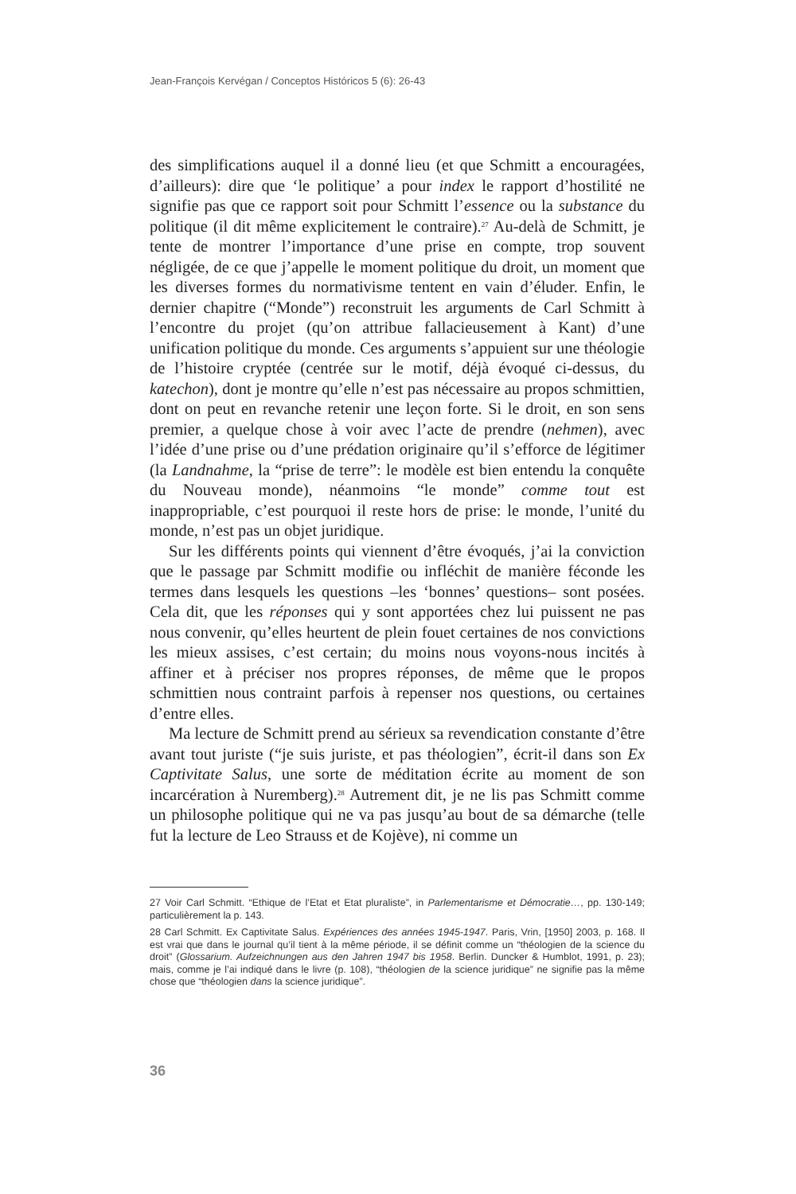Jean-François Kervégan / Conceptos Históricos 5 (6): 26-43
des simplifications auquel il a donné lieu (et que Schmitt a encouragées, d’ailleurs): dire que ‘le politique’ a pour index le rapport d’hostilité ne signifie pas que ce rapport soit pour Schmitt l’essence ou la substance du politique (il dit même explicitement le contraire).<sup>27</sup> Au-delà de Schmitt, je tente de montrer l’importance d’une prise en compte, trop souvent négligée, de ce que j’appelle le moment politique du droit, un moment que les diverses formes du normativisme tentent en vain d’éluder. Enfin, le dernier chapitre (“Monde”) reconstruit les arguments de Carl Schmitt à l’encontre du projet (qu’on attribue fallacieusement à Kant) d’une unification politique du monde. Ces arguments s’appuient sur une théologie de l’histoire cryptée (centrée sur le motif, déjà évoqué ci-dessus, du katechon), dont je montre qu’elle n’est pas nécessaire au propos schmittien, dont on peut en revanche retenir une leçon forte. Si le droit, en son sens premier, a quelque chose à voir avec l’acte de prendre (nehmen), avec l’idée d’une prise ou d’une prédation originaire qu’il s’efforce de légitimer (la Landnahme, la “prise de terre”: le modèle est bien entendu la conquête du Nouveau monde), néanmoins “le monde” comme tout est inappropriable, c’est pourquoi il reste hors de prise: le monde, l’unité du monde, n’est pas un objet juridique.
Sur les différents points qui viennent d’être évoqués, j’ai la conviction que le passage par Schmitt modifie ou infléchit de manière féconde les termes dans lesquels les questions –les ‘bonnes’ questions– sont posées. Cela dit, que les réponses qui y sont apportées chez lui puissent ne pas nous convenir, qu’elles heurtent de plein fouet certaines de nos convictions les mieux assises, c’est certain; du moins nous voyons-nous incités à affiner et à préciser nos propres réponses, de même que le propos schmittien nous contraint parfois à repenser nos questions, ou certaines d’entre elles.
Ma lecture de Schmitt prend au sérieux sa revendication constante d’être avant tout juriste (“je suis juriste, et pas théologien”, écrit-il dans son Ex Captivitate Salus, une sorte de méditation écrite au moment de son incarcération à Nuremberg).<sup>28</sup> Autrement dit, je ne lis pas Schmitt comme un philosophe politique qui ne va pas jusqu’au bout de sa démarche (telle fut la lecture de Leo Strauss et de Kojève), ni comme un
27 Voir Carl Schmitt. “Ethique de l’Etat et Etat pluraliste”, in Parlementarisme et Démocratie…, pp. 130-149; particulièrement la p. 143.
28 Carl Schmitt. Ex Captivitate Salus. Expériences des années 1945-1947. Paris, Vrin, [1950] 2003, p. 168. Il est vrai que dans le journal qu’il tient à la même période, il se définit comme un “théologien de la science du droit” (Glossarium. Aufzeichnungen aus den Jahren 1947 bis 1958. Berlin. Duncker & Humblot, 1991, p. 23); mais, comme je l’ai indiqué dans le livre (p. 108), “théologien de la science juridique” ne signifie pas la même chose que “théologien dans la science juridique”.
36